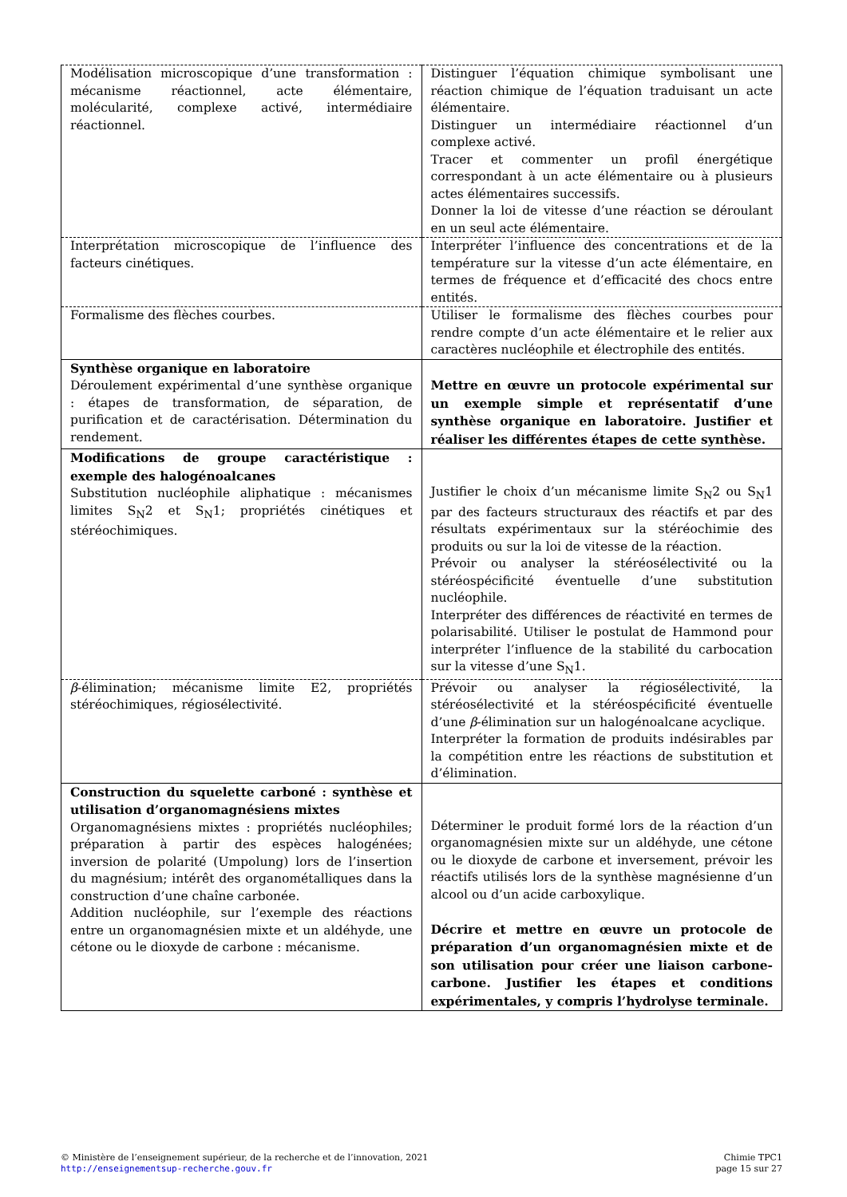| Modélisation microscopique d’une transformation : mécanisme réactionnel, acte élémentaire, molécularité, complexe activé, intermédiaire réactionnel. | Distinguer l’équation chimique symbolisant une réaction chimique de l’équation traduisant un acte élémentaire. Distinguer un intermédiaire réactionnel d’un complexe activé. Tracer et commenter un profil énergétique correspondant à un acte élémentaire ou à plusieurs actes élémentaires successifs. Donner la loi de vitesse d’une réaction se déroulant en un seul acte élémentaire. |
| Interprétation microscopique de l’influence des facteurs cinétiques. | Interpréter l’influence des concentrations et de la température sur la vitesse d’un acte élémentaire, en termes de fréquence et d’efficacité des chocs entre entités. |
| Formalisme des flèches courbes. | Utiliser le formalisme des flèches courbes pour rendre compte d’un acte élémentaire et le relier aux caractères nucléophile et électrophile des entités. |
| Synthèse organique en laboratoire Déroulement expérimental d’une synthèse organique : étapes de transformation, de séparation, de purification et de caractérisation. Détermination du rendement. | Mettre en œuvre un protocole expérimental sur un exemple simple et représentatif d’une synthèse organique en laboratoire. Justifier et réaliser les différentes étapes de cette synthèse. |
| Modifications de groupe caractéristique : exemple des halogénoalcanes Substitution nucléophile aliphatique : mécanismes limites S<sub>N</sub>2 et S<sub>N</sub>1; propriétés cinétiques et stéréochimiques. | Justifier le choix d’un mécanisme limite S<sub>N</sub>2 ou S<sub>N</sub>1 par des facteurs structuraux des réactifs et par des résultats expérimentaux sur la stéréochimie des produits ou sur la loi de vitesse de la réaction. Prévoir ou analyser la stéréosélectivité ou la stéréospécificité éventuelle d’une substitution nucléophile. Interpréter des différences de réactivité en termes de polarisabilité. Utiliser le postulat de Hammond pour interpréter l’influence de la stabilité du carbocation sur la vitesse d’une S<sub>N</sub>1. |
| β -élimination; mécanisme limite E2, propriétés stéréochimiques, régiosélectivité. | Prévoir ou analyser la régiosélectivité, la stéréosélectivité et la stéréospécificité éventuelle d’une β -élimination sur un halogénoalcane acyclique. Interpréter la formation de produits indésirables par la compétition entre les réactions de substitution et d’élimination. |
| Construction du squelette carboné : synthèse et utilisation d’organomagnésiens mixtes Organomagnésiens mixtes : propriétés nucléophiles; préparation à partir des espèces halogénées; inversion de polarité (Umpolung) lors de l’insertion du magnésium; intérêt des organométalliques dans la construction d’une chaîne carbonée. Addition nucléophile, sur l’exemple des réactions entre un organomagnésien mixte et un aldéhyde, une cétone ou le dioxyde de carbone : mécanisme. | Déterminer le produit formé lors de la réaction d’un organomagnésien mixte sur un aldéhyde, une cétone ou le dioxyde de carbone et inversement, prévoir les réactifs utilisés lors de la synthèse magnésienne d’un alcool ou d’un acide carboxylique. Décrire et mettre en œuvre un protocole de préparation d’un organomagnésien mixte et de son utilisation pour créer une liaison carbone-carbone. Justifier les étapes et conditions expérimentales, y compris l’hydrolyse terminale. |
© Ministère de l’enseignement supérieur, de la recherche et de l’innovation, 2021
http://enseignementsup-recherche.gouv.fr
Chimie TPC1
page 15 sur 27